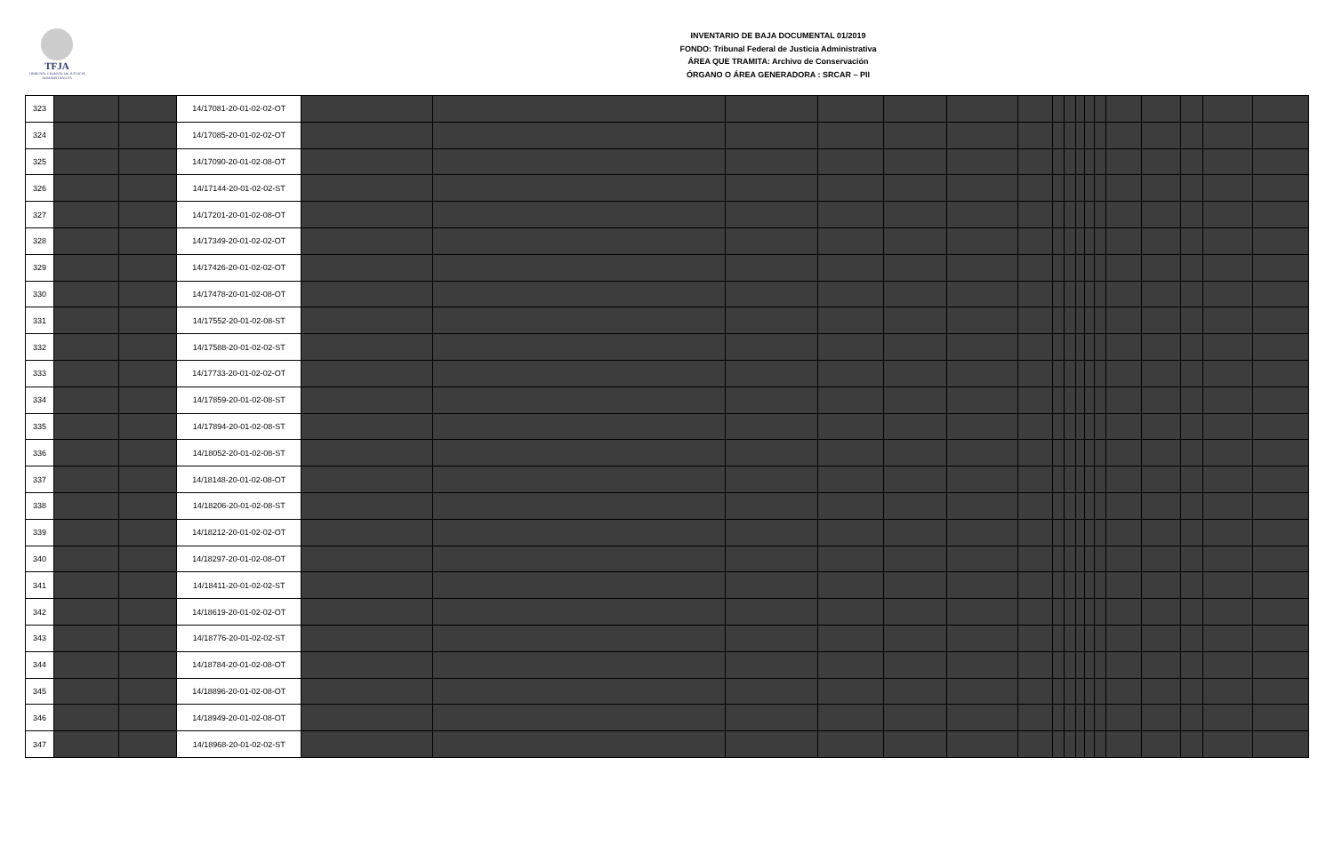TFJA
TRIBUNAL FEDERAL DE JUSTICIA ADMINISTRATIVA
INVENTARIO DE BAJA DOCUMENTAL 01/2019
FONDO: Tribunal Federal de Justicia Administrativa
ÁREA QUE TRAMITA: Archivo de Conservación
ÓRGANO O ÁREA GENERADORA : SRCAR – PII
| 323 | | | 14/17081-20-01-02-02-OT | | | | | | | | | | | | | | | | | |
| 324 | | | 14/17085-20-01-02-02-OT | | | | | | | | | | | | | | | | | |
| 325 | | | 14/17090-20-01-02-08-OT | | | | | | | | | | | | | | | | | |
| 326 | | | 14/17144-20-01-02-02-ST | | | | | | | | | | | | | | | | | |
| 327 | | | 14/17201-20-01-02-08-OT | | | | | | | | | | | | | | | | | |
| 328 | | | 14/17349-20-01-02-02-OT | | | | | | | | | | | | | | | | | |
| 329 | | | 14/17426-20-01-02-02-OT | | | | | | | | | | | | | | | | | |
| 330 | | | 14/17478-20-01-02-08-OT | | | | | | | | | | | | | | | | | |
| 331 | | | 14/17552-20-01-02-08-ST | | | | | | | | | | | | | | | | | |
| 332 | | | 14/17588-20-01-02-02-ST | | | | | | | | | | | | | | | | | |
| 333 | | | 14/17733-20-01-02-02-OT | | | | | | | | | | | | | | | | | |
| 334 | | | 14/17859-20-01-02-08-ST | | | | | | | | | | | | | | | | | |
| 335 | | | 14/17894-20-01-02-08-ST | | | | | | | | | | | | | | | | | |
| 336 | | | 14/18052-20-01-02-08-ST | | | | | | | | | | | | | | | | | |
| 337 | | | 14/18148-20-01-02-08-OT | | | | | | | | | | | | | | | | | |
| 338 | | | 14/18206-20-01-02-08-ST | | | | | | | | | | | | | | | | | |
| 339 | | | 14/18212-20-01-02-02-OT | | | | | | | | | | | | | | | | | |
| 340 | | | 14/18297-20-01-02-08-OT | | | | | | | | | | | | | | | | | |
| 341 | | | 14/18411-20-01-02-02-ST | | | | | | | | | | | | | | | | | |
| 342 | | | 14/18619-20-01-02-02-OT | | | | | | | | | | | | | | | | | |
| 343 | | | 14/18776-20-01-02-02-ST | | | | | | | | | | | | | | | | | |
| 344 | | | 14/18784-20-01-02-08-OT | | | | | | | | | | | | | | | | | |
| 345 | | | 14/18896-20-01-02-08-OT | | | | | | | | | | | | | | | | | |
| 346 | | | 14/18949-20-01-02-08-OT | | | | | | | | | | | | | | | | | |
| 347 | | | 14/18968-20-01-02-02-ST | | | | | | | | | | | | | | | | | |